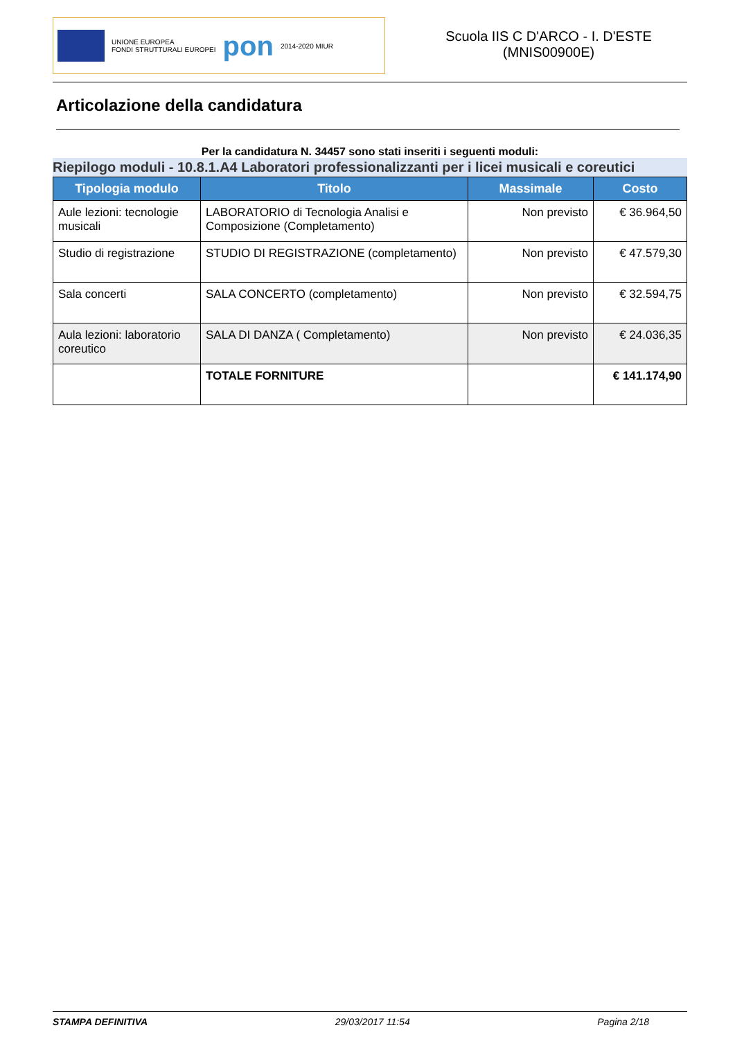UNIONE EUROPEA
FONDI STRUTTURALI EUROPEI
pon
2014-2020 MIUR
Scuola IIS C D'ARCO - I. D'ESTE
(MNIS00900E)
Articolazione della candidatura
Per la candidatura N. 34457 sono stati inseriti i seguenti moduli:
Riepilogo moduli - 10.8.1.A4 Laboratori professionalizzanti per i licei musicali e coreutici
| Tipologia modulo | Titolo | Massimale | Costo |
| --- | --- | --- | --- |
| Aule lezioni: tecnologie musicali | LABORATORIO di Tecnologia Analisi e Composizione (Completamento) | Non previsto | € 36.964,50 |
| Studio di registrazione | STUDIO DI REGISTRAZIONE (completamento) | Non previsto | € 47.579,30 |
| Sala concerti | SALA CONCERTO (completamento) | Non previsto | € 32.594,75 |
| Aula lezioni: laboratorio coreutico | SALA DI DANZA ( Completamento) | Non previsto | € 24.036,35 |
| | TOTALE FORNITURE | | € 141.174,90 |
STAMPA DEFINITIVA 29/03/2017 11:54 Pagina 2/18